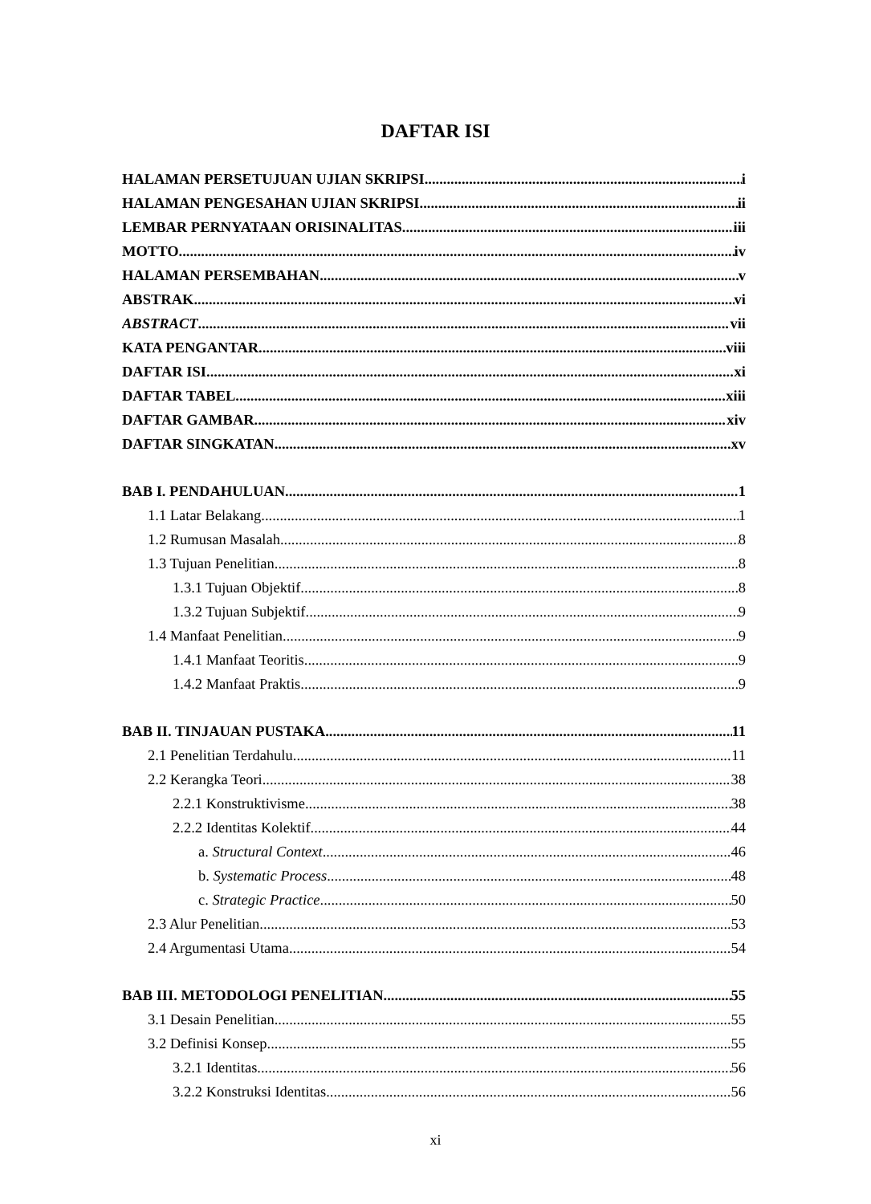DAFTAR ISI
HALAMAN PERSETUJUAN UJIAN SKRIPSI i
HALAMAN PENGESAHAN UJIAN SKRIPSI ii
LEMBAR PERNYATAAN ORISINALITAS iii
MOTTO iv
HALAMAN PERSEMBAHAN v
ABSTRAK vi
ABSTRACT vii
KATA PENGANTAR viii
DAFTAR ISI xi
DAFTAR TABEL xiii
DAFTAR GAMBAR xiv
DAFTAR SINGKATAN xv
BAB I. PENDAHULUAN 1
1.1 Latar Belakang 1
1.2 Rumusan Masalah 8
1.3 Tujuan Penelitian 8
1.3.1 Tujuan Objektif 8
1.3.2 Tujuan Subjektif 9
1.4 Manfaat Penelitian 9
1.4.1 Manfaat Teoritis 9
1.4.2 Manfaat Praktis 9
BAB II. TINJAUAN PUSTAKA 11
2.1 Penelitian Terdahulu 11
2.2 Kerangka Teori 38
2.2.1 Konstruktivisme 38
2.2.2 Identitas Kolektif 44
a. Structural Context 46
b. Systematic Process 48
c. Strategic Practice 50
2.3 Alur Penelitian 53
2.4 Argumentasi Utama 54
BAB III. METODOLOGI PENELITIAN 55
3.1 Desain Penelitian 55
3.2 Definisi Konsep 55
3.2.1 Identitas 56
3.2.2 Konstruksi Identitas 56
xi